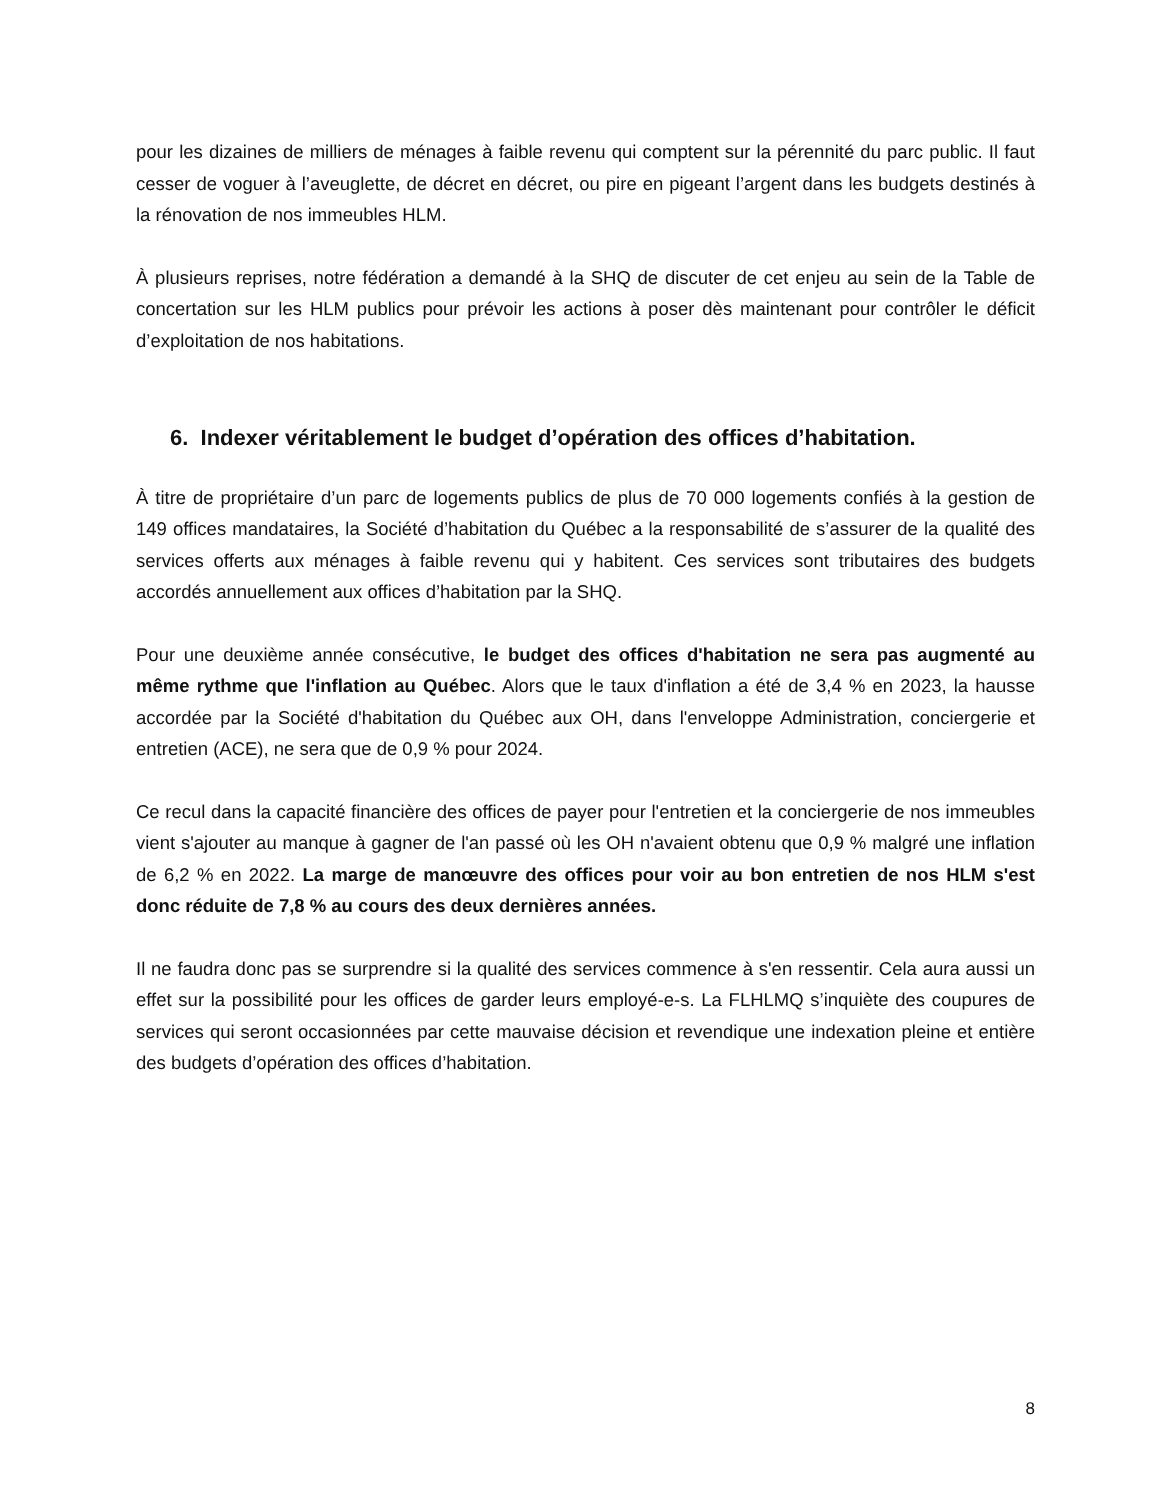pour les dizaines de milliers de ménages à faible revenu qui comptent sur la pérennité du parc public. Il faut cesser de voguer à l’aveuglette, de décret en décret, ou pire en pigeant l’argent dans les budgets destinés à la rénovation de nos immeubles HLM.
À plusieurs reprises, notre fédération a demandé à la SHQ de discuter de cet enjeu au sein de la Table de concertation sur les HLM publics pour prévoir les actions à poser dès maintenant pour contrôler le déficit d’exploitation de nos habitations.
6. Indexer véritablement le budget d’opération des offices d’habitation.
À titre de propriétaire d’un parc de logements publics de plus de 70 000 logements confiés à la gestion de 149 offices mandataires, la Société d’habitation du Québec a la responsabilité de s’assurer de la qualité des services offerts aux ménages à faible revenu qui y habitent. Ces services sont tributaires des budgets accordés annuellement aux offices d’habitation par la SHQ.
Pour une deuxième année consécutive, le budget des offices d'habitation ne sera pas augmenté au même rythme que l'inflation au Québec. Alors que le taux d'inflation a été de 3,4 % en 2023, la hausse accordée par la Société d'habitation du Québec aux OH, dans l'enveloppe Administration, conciergerie et entretien (ACE), ne sera que de 0,9 % pour 2024.
Ce recul dans la capacité financière des offices de payer pour l'entretien et la conciergerie de nos immeubles vient s'ajouter au manque à gagner de l'an passé où les OH n'avaient obtenu que 0,9 % malgré une inflation de 6,2 % en 2022. La marge de manœuvre des offices pour voir au bon entretien de nos HLM s'est donc réduite de 7,8 % au cours des deux dernières années.
Il ne faudra donc pas se surprendre si la qualité des services commence à s'en ressentir. Cela aura aussi un effet sur la possibilité pour les offices de garder leurs employé-e-s. La FLHLMQ s’inquiète des coupures de services qui seront occasionnées par cette mauvaise décision et revendique une indexation pleine et entière des budgets d’opération des offices d’habitation.
8